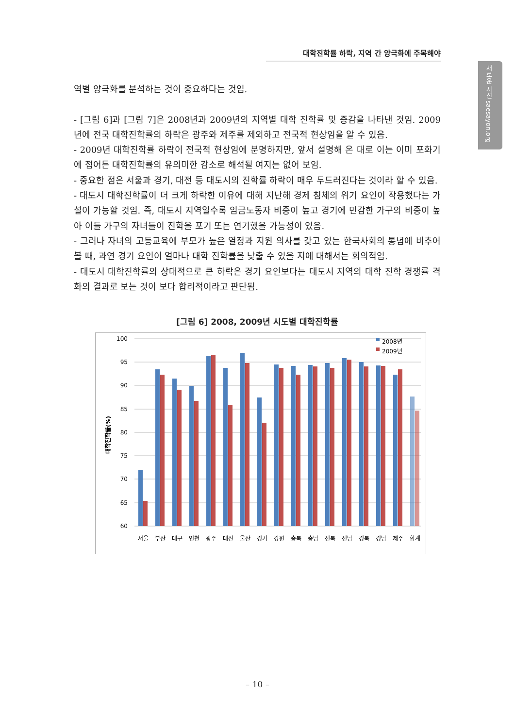대학진학률 하락, 지역 간 양극화에 주목해야
새로운 시선 saesayon.org
역별 양극화를 분석하는 것이 중요하다는 것임.
- [그림 6]과 [그림 7]은 2008년과 2009년의 지역별 대학 진학률 및 증감을 나타낸 것임. 2009년에 전국 대학진학률의 하락은 광주와 제주를 제외하고 전국적 현상임을 알 수 있음.
- 2009년 대학진학률 하락이 전국적 현상임에 분명하지만, 앞서 설명해 온 대로 이는 이미 포화기에 접어든 대학진학률의 유의미한 감소로 해석될 여지는 없어 보임.
- 중요한 점은 서울과 경기, 대전 등 대도시의 진학률 하락이 매우 두드러진다는 것이라 할 수 있음.
- 대도시 대학진학률이 더 크게 하락한 이유에 대해 지난해 경제 침체의 위기 요인이 작용했다는 가설이 가능할 것임. 즉, 대도시 지역일수록 임금노동자 비중이 높고 경기에 민감한 가구의 비중이 높아 이들 가구의 자녀들이 진학을 포기 또는 연기했을 가능성이 있음.
- 그러나 자녀의 고등교육에 부모가 높은 열정과 지원 의사를 갖고 있는 한국사회의 통념에 비추어 볼 때, 과연 경기 요인이 얼마나 대학 진학률을 낮출 수 있을 지에 대해서는 회의적임.
- 대도시 대학진학률의 상대적으로 큰 하락은 경기 요인보다는 대도시 지역의 대학 진학 경쟁률 격화의 결과로 보는 것이 보다 합리적이라고 판단됨.
[그림 6] 2008, 2009년 시도별 대학진학률
100
95
90
85
80
75
70
65
60
대학진학률(%)
서울
부산
대구
인천
광주
대전
울산
경기
강원
충북
충남
전북
전남
경북
경남
제주
합계
2008년
2009년
– 10 –